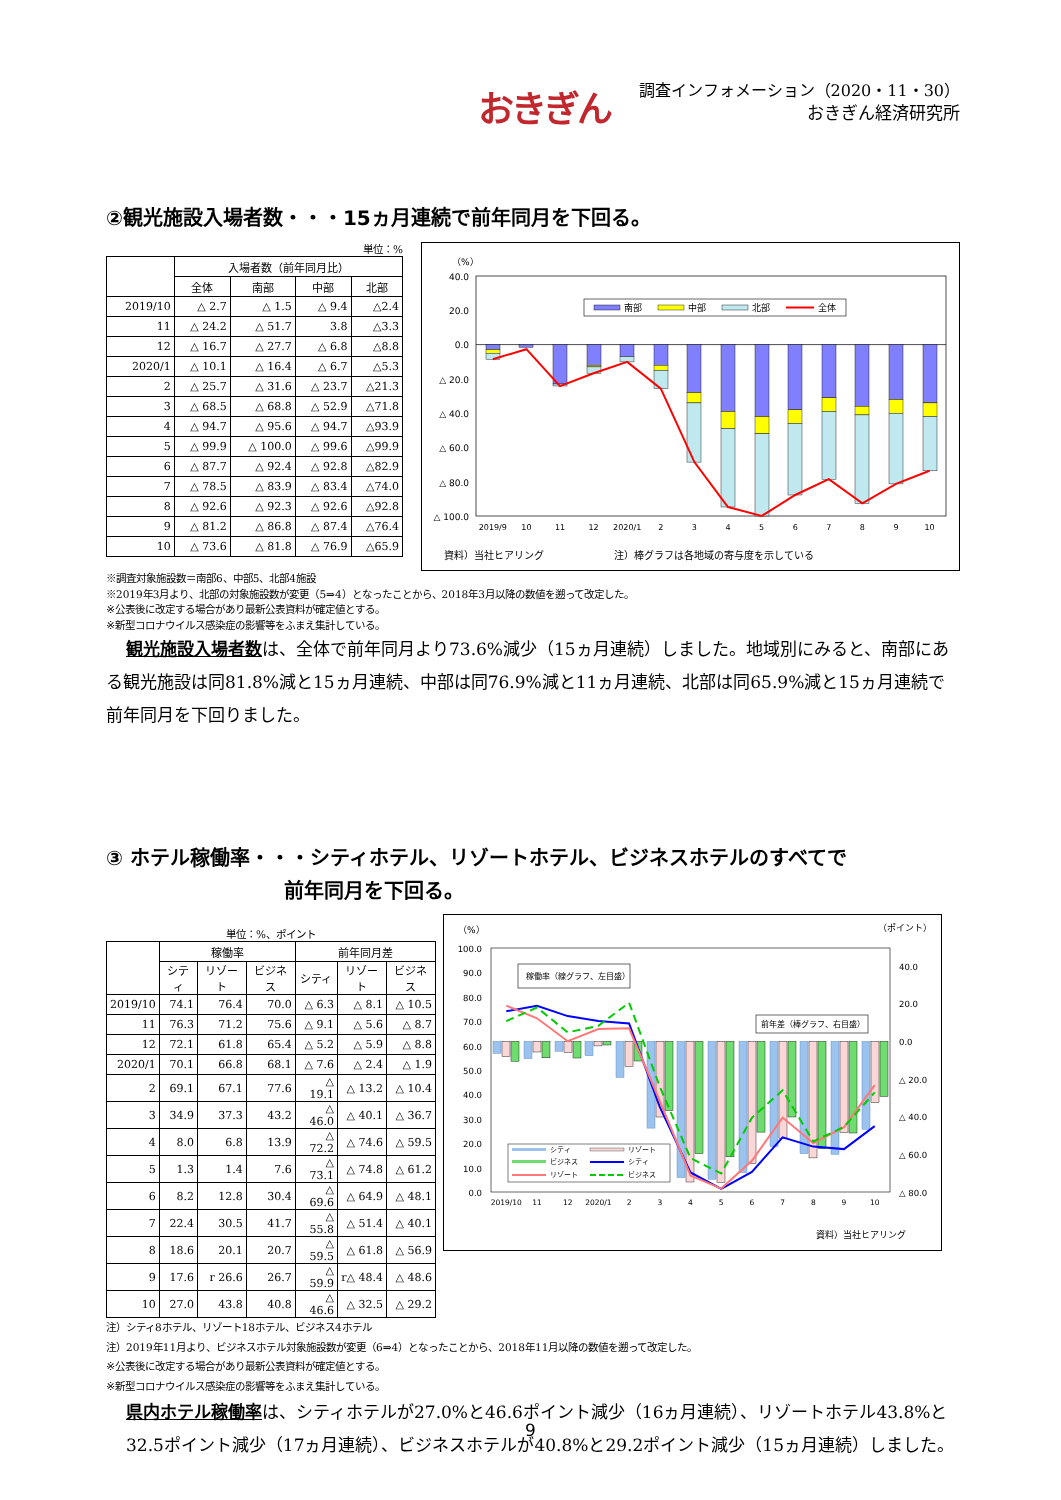おきぎん
調査インフォメーション（2020・11・30）
おきぎん経済研究所
②観光施設入場者数・・・15ヵ月連続で前年同月を下回る。
単位：%
| | 入場者数（前年同月比） | | | |
| --- | --- | --- | --- | --- |
| | 全体 | 南部 | 中部 | 北部 |
| 2019/10 | △ 2.7 | △ 1.5 | △ 9.4 | △2.4 |
| 11 | △ 24.2 | △ 51.7 | 3.8 | △3.3 |
| 12 | △ 16.7 | △ 27.7 | △ 6.8 | △8.8 |
| 2020/1 | △ 10.1 | △ 16.4 | △ 6.7 | △5.3 |
| 2 | △ 25.7 | △ 31.6 | △ 23.7 | △21.3 |
| 3 | △ 68.5 | △ 68.8 | △ 52.9 | △71.8 |
| 4 | △ 94.7 | △ 95.6 | △ 94.7 | △93.9 |
| 5 | △ 99.9 | △ 100.0 | △ 99.6 | △99.9 |
| 6 | △ 87.7 | △ 92.4 | △ 92.8 | △82.9 |
| 7 | △ 78.5 | △ 83.9 | △ 83.4 | △74.0 |
| 8 | △ 92.6 | △ 92.3 | △ 92.6 | △92.8 |
| 9 | △ 81.2 | △ 86.8 | △ 87.4 | △76.4 |
| 10 | △ 73.6 | △ 81.8 | △ 76.9 | △65.9 |
（%）
40.0
20.0
0.0
△ 20.0
△ 40.0
△ 60.0
△ 80.0
△ 100.0
南部
中部
北部
全体
2019/9
10
11
12
2020/1
2
3
4
5
6
7
8
9
10
資料）当社ヒアリング
注）棒グラフは各地域の寄与度を示している
※調査対象施設数＝南部6、中部5、北部4施設
※2019年3月より、北部の対象施設数が変更（5⇒4）となったことから、2018年3月以降の数値を遡って改定した。
※公表後に改定する場合があり最新公表資料が確定値とする。
※新型コロナウイルス感染症の影響等をふまえ集計している。
観光施設入場者数は、全体で前年同月より73.6%減少（15ヵ月連続）しました。地域別にみると、南部にある観光施設は同81.8%減と15ヵ月連続、中部は同76.9%減と11ヵ月連続、北部は同65.9%減と15ヵ月連続で前年同月を下回りました。
③ ホテル稼働率・・・シティホテル、リゾートホテル、ビジネスホテルのすべてで
前年同月を下回る。
単位：%、ポイント
| | 稼働率 | | | 前年同月差 | | |
| --- | --- | --- | --- | --- | --- | --- |
| | シティ | リゾート | ビジネス | シティ | リゾート | ビジネス |
| 2019/10 | 74.1 | 76.4 | 70.0 | △ 6.3 | △ 8.1 | △ 10.5 |
| 11 | 76.3 | 71.2 | 75.6 | △ 9.1 | △ 5.6 | △ 8.7 |
| 12 | 72.1 | 61.8 | 65.4 | △ 5.2 | △ 5.9 | △ 8.8 |
| 2020/1 | 70.1 | 66.8 | 68.1 | △ 7.6 | △ 2.4 | △ 1.9 |
| 2 | 69.1 | 67.1 | 77.6 | △ 19.1 | △ 13.2 | △ 10.4 |
| 3 | 34.9 | 37.3 | 43.2 | △ 46.0 | △ 40.1 | △ 36.7 |
| 4 | 8.0 | 6.8 | 13.9 | △ 72.2 | △ 74.6 | △ 59.5 |
| 5 | 1.3 | 1.4 | 7.6 | △ 73.1 | △ 74.8 | △ 61.2 |
| 6 | 8.2 | 12.8 | 30.4 | △ 69.6 | △ 64.9 | △ 48.1 |
| 7 | 22.4 | 30.5 | 41.7 | △ 55.8 | △ 51.4 | △ 40.1 |
| 8 | 18.6 | 20.1 | 20.7 | △ 59.5 | △ 61.8 | △ 56.9 |
| 9 | 17.6 | r 26.6 | 26.7 | △ 59.9 | r△ 48.4 | △ 48.6 |
| 10 | 27.0 | 43.8 | 40.8 | △ 46.6 | △ 32.5 | △ 29.2 |
（%）
（ポイント）
100.0
90.0
80.0
70.0
60.0
50.0
40.0
30.0
20.0
10.0
0.0
40.0
20.0
0.0
△ 20.0
△ 40.0
△ 60.0
△ 80.0
稼働率（線グラフ、左目盛）
前年差（棒グラフ、右目盛）
シティ
リゾート
ビジネス
シティ
リゾート
ビジネス
2019/10
11
12
2020/1
2
3
4
5
6
7
8
9
10
資料）当社ヒアリング
注）シティ8ホテル、リゾート18ホテル、ビジネス4ホテル
注）2019年11月より、ビジネスホテル対象施設数が変更（6⇒4）となったことから、2018年11月以降の数値を遡って改定した。
※公表後に改定する場合があり最新公表資料が確定値とする。
※新型コロナウイルス感染症の影響等をふまえ集計している。
県内ホテル稼働率は、シティホテルが27.0%と46.6ポイント減少（16ヵ月連続）、リゾートホテル43.8%と32.5ポイント減少（17ヵ月連続）、ビジネスホテルが40.8%と29.2ポイント減少（15ヵ月連続）しました。
9